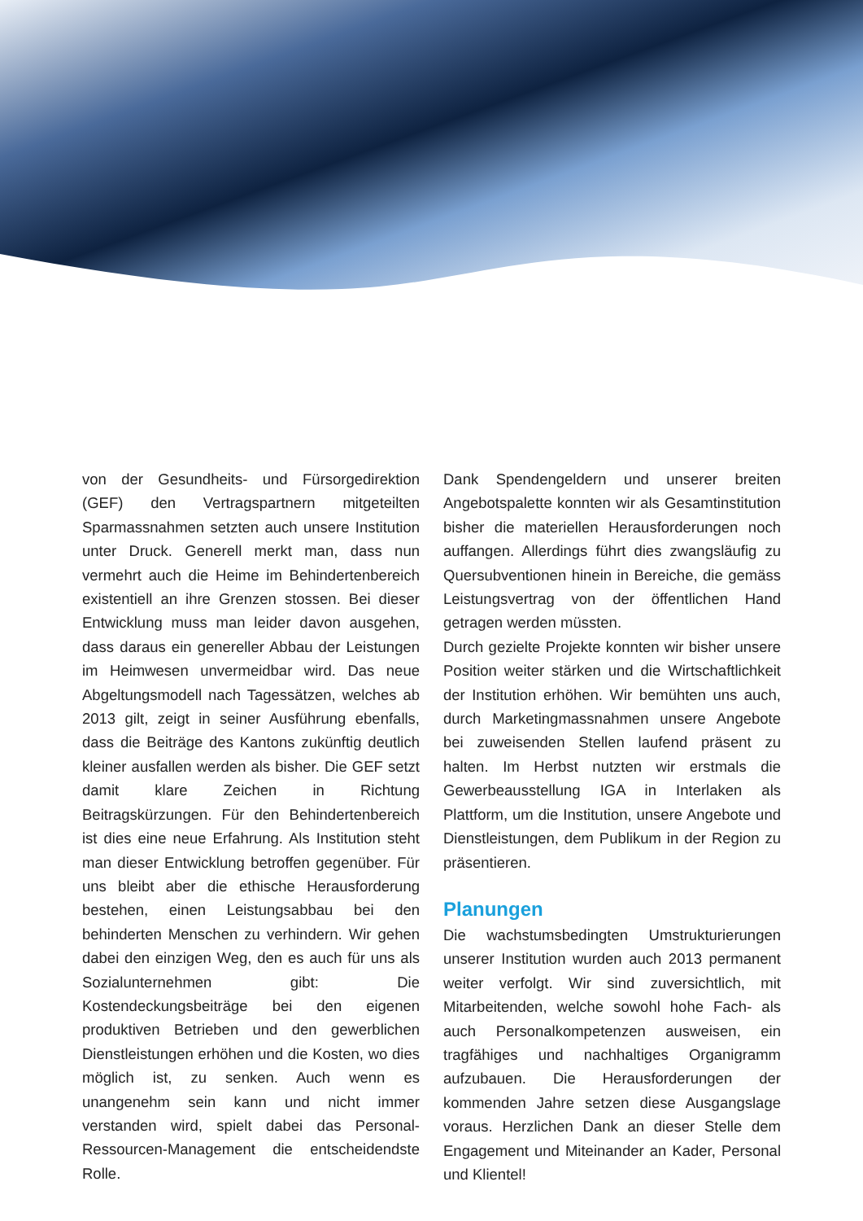von der Gesundheits- und Fürsorgedirektion (GEF) den Vertragspartnern mitgeteilten Sparmassnahmen setzten auch unsere Institution unter Druck. Generell merkt man, dass nun vermehrt auch die Heime im Behindertenbereich existentiell an ihre Grenzen stossen. Bei dieser Entwicklung muss man leider davon ausgehen, dass daraus ein genereller Abbau der Leistungen im Heimwesen unvermeidbar wird. Das neue Abgeltungsmodell nach Tagessätzen, welches ab 2013 gilt, zeigt in seiner Ausführung ebenfalls, dass die Beiträge des Kantons zukünftig deutlich kleiner ausfallen werden als bisher. Die GEF setzt damit klare Zeichen in Richtung Beitragskürzungen. Für den Behindertenbereich ist dies eine neue Erfahrung. Als Institution steht man dieser Entwicklung betroffen gegenüber. Für uns bleibt aber die ethische Herausforderung bestehen, einen Leistungsabbau bei den behinderten Menschen zu verhindern. Wir gehen dabei den einzigen Weg, den es auch für uns als Sozialunternehmen gibt: Die Kostendeckungsbeiträge bei den eigenen produktiven Betrieben und den gewerblichen Dienstleistungen erhöhen und die Kosten, wo dies möglich ist, zu senken. Auch wenn es unangenehm sein kann und nicht immer verstanden wird, spielt dabei das Personal-Ressourcen-Management die entscheidendste Rolle.
Dank Spendengeldern und unserer breiten Angebotspalette konnten wir als Gesamtinstitution bisher die materiellen Herausforderungen noch auffangen. Allerdings führt dies zwangsläufig zu Quersubventionen hinein in Bereiche, die gemäss Leistungsvertrag von der öffentlichen Hand getragen werden müssten.
Durch gezielte Projekte konnten wir bisher unsere Position weiter stärken und die Wirtschaftlichkeit der Institution erhöhen. Wir bemühten uns auch, durch Marketingmassnahmen unsere Angebote bei zuweisenden Stellen laufend präsent zu halten. Im Herbst nutzten wir erstmals die Gewerbeausstellung IGA in Interlaken als Plattform, um die Institution, unsere Angebote und Dienstleistungen, dem Publikum in der Region zu präsentieren.
Planungen
Die wachstumsbedingten Umstrukturierungen unserer Institution wurden auch 2013 permanent weiter verfolgt. Wir sind zuversichtlich, mit Mitarbeitenden, welche sowohl hohe Fach- als auch Personalkompetenzen ausweisen, ein tragfähiges und nachhaltiges Organigramm aufzubauen. Die Herausforderungen der kommenden Jahre setzen diese Ausgangslage voraus. Herzlichen Dank an dieser Stelle dem Engagement und Miteinander an Kader, Personal und Klientel!